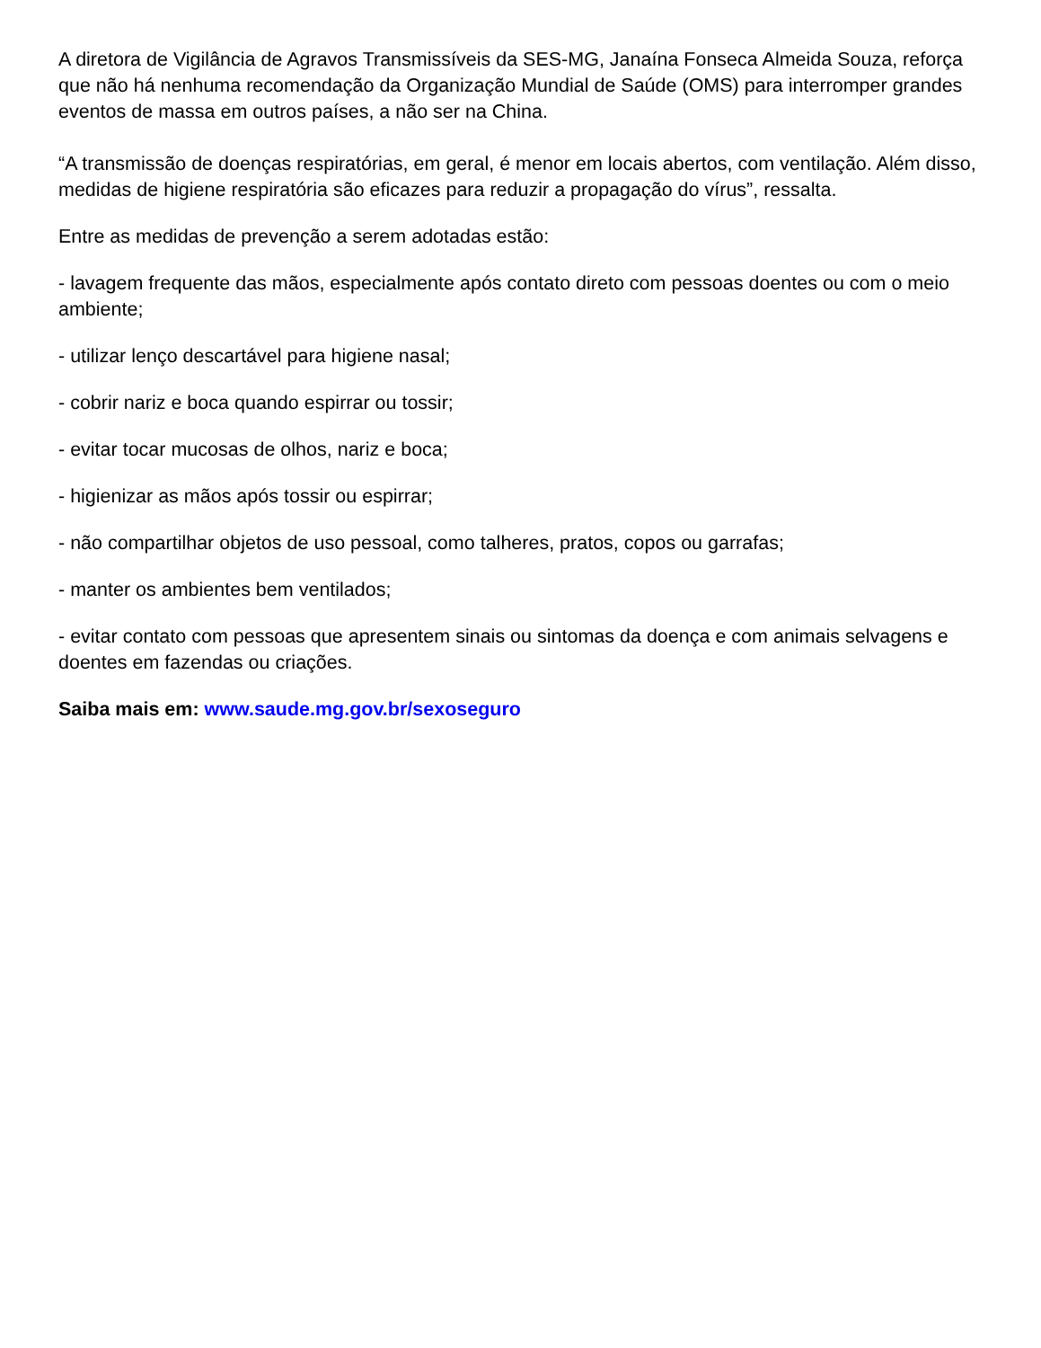A diretora de Vigilância de Agravos Transmissíveis da SES-MG, Janaína Fonseca Almeida Souza, reforça que não há nenhuma recomendação da Organização Mundial de Saúde (OMS) para interromper grandes eventos de massa em outros países, a não ser na China.
“A transmissão de doenças respiratórias, em geral, é menor em locais abertos, com ventilação. Além disso, medidas de higiene respiratória são eficazes para reduzir a propagação do vírus”, ressalta.
Entre as medidas de prevenção a serem adotadas estão:
- lavagem frequente das mãos, especialmente após contato direto com pessoas doentes ou com o meio ambiente;
- utilizar lenço descartável para higiene nasal;
- cobrir nariz e boca quando espirrar ou tossir;
- evitar tocar mucosas de olhos, nariz e boca;
- higienizar as mãos após tossir ou espirrar;
- não compartilhar objetos de uso pessoal, como talheres, pratos, copos ou garrafas;
- manter os ambientes bem ventilados;
- evitar contato com pessoas que apresentem sinais ou sintomas da doença e com animais selvagens e doentes em fazendas ou criações.
Saiba mais em: www.saude.mg.gov.br/sexoseguro